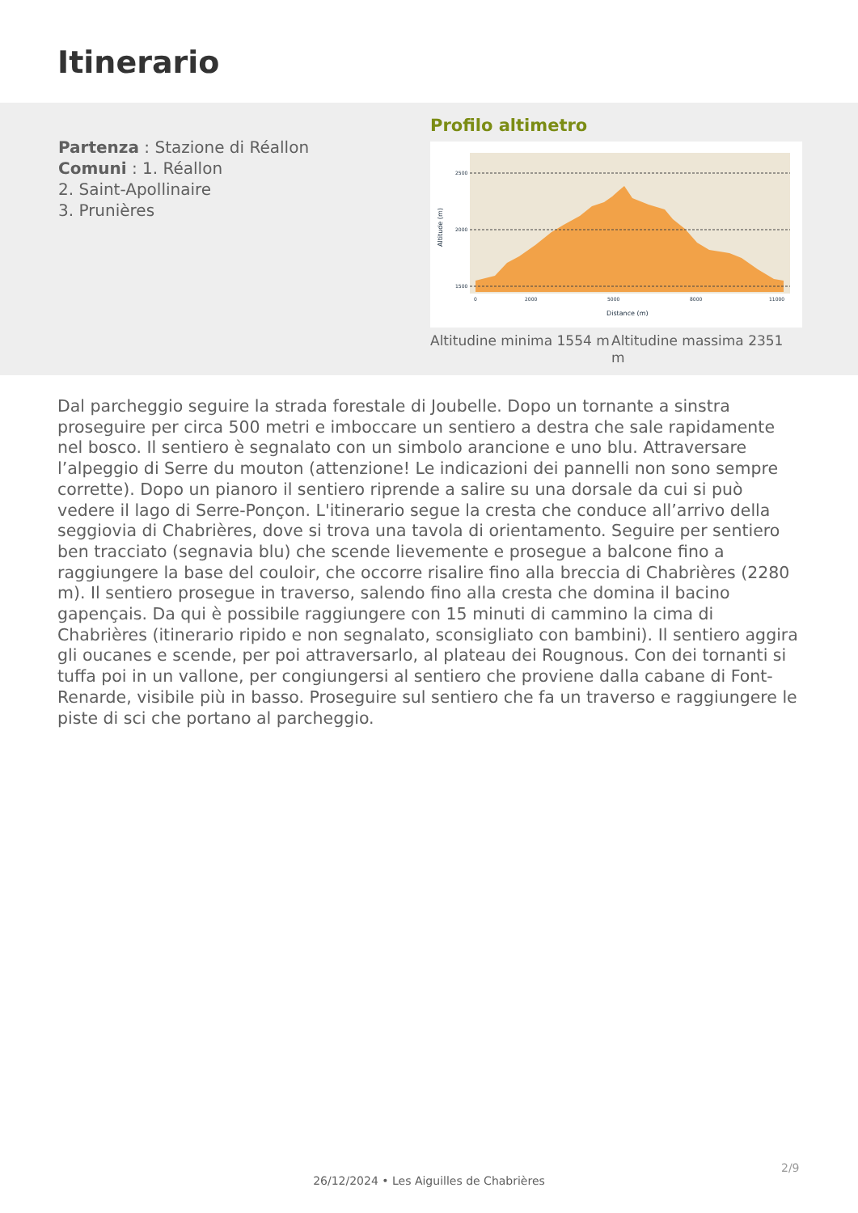Itinerario
Partenza : Stazione di Réallon
Comuni : 1. Réallon
2. Saint-Apollinaire
3. Prunières
Profilo altimetro
2500
2000
1500
0
2000
5000
8000
11000
Distance (m)
Altitude (m)
Altitudine minima 1554 m
Altitudine massima 2351 m
Dal parcheggio seguire la strada forestale di Joubelle. Dopo un tornante a sinstra proseguire per circa 500 metri e imboccare un sentiero a destra che sale rapidamente nel bosco. Il sentiero è segnalato con un simbolo arancione e uno blu. Attraversare l’alpeggio di Serre du mouton (attenzione! Le indicazioni dei pannelli non sono sempre corrette). Dopo un pianoro il sentiero riprende a salire su una dorsale da cui si può vedere il lago di Serre-Ponçon. L'itinerario segue la cresta che conduce all’arrivo della seggiovia di Chabrières, dove si trova una tavola di orientamento. Seguire per sentiero ben tracciato (segnavia blu) che scende lievemente e prosegue a balcone fino a raggiungere la base del couloir, che occorre risalire fino alla breccia di Chabrières (2280 m). Il sentiero prosegue in traverso, salendo fino alla cresta che domina il bacino gapençais. Da qui è possibile raggiungere con 15 minuti di cammino la cima di Chabrières (itinerario ripido e non segnalato, sconsigliato con bambini). Il sentiero aggira gli oucanes e scende, per poi attraversarlo, al plateau dei Rougnous. Con dei tornanti si tuffa poi in un vallone, per congiungersi al sentiero che proviene dalla cabane di Font-Renarde, visibile più in basso. Proseguire sul sentiero che fa un traverso e raggiungere le piste di sci che portano al parcheggio.
2/9
26/12/2024 • Les Aiguilles de Chabrières